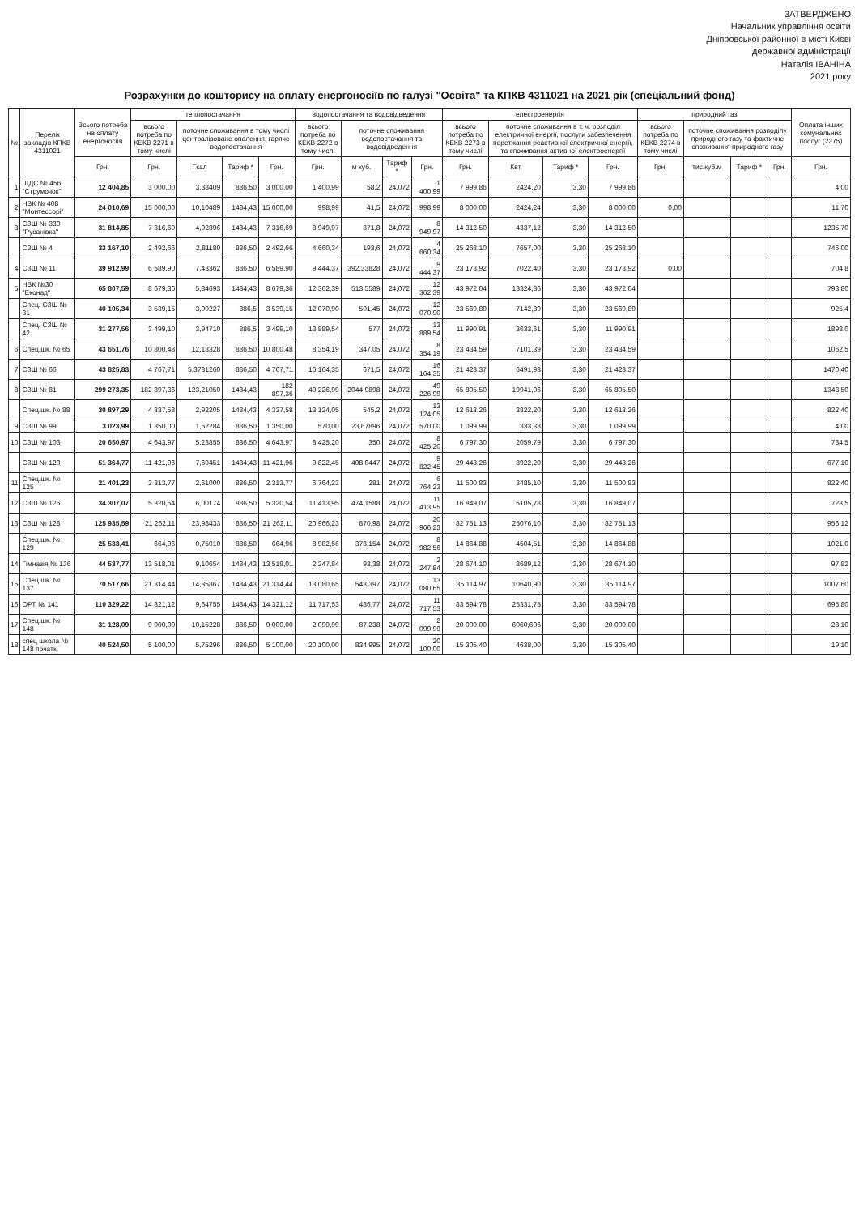ЗАТВЕРДЖЕНО
Начальник управління освіти
Дніпровської районної в місті Києві
державної адміністрації
Наталія ІВАНІНА
2021 року
Розрахунки до кошторису на оплату енергоносіїв по галузі "Освіта" та КПКВ 4311021 на 2021 рік (спеціальний фонд)
| № | Перелік закладів КПКВ 4311021 | Всього потреба на оплату енергоносіїв | теплопостачання | | | | водопостачання та водовідведення | | | | електроенергія | | | | природний газ | | | | Оплата інших комунальних послуг (2275) |
| --- | --- | --- | --- | --- | --- | --- | --- | --- | --- | --- | --- | --- | --- | --- | --- | --- | --- | --- | --- |
| | | | всього потреба по КЕКВ 2271 в тому числі | поточне споживання в тому числі централізоване опалення, гаряче водопостачання | | | всього потреба по КЕКВ 2272 в тому числі | поточне споживання водопостачання та водовідведення | | | всього потреба по КЕКВ 2273 в тому числі | поточне споживання в т. ч. розподіл електричної енергії, послуги забезпечення перетікання реактивної електричної енергії, та споживання активної електроенергії | | | всього потреба по КЕКВ 2274 в тому числі | поточне споживання розподілу природного газу та фактичне споживання природного газу | | | |
| | | Грн. | Грн. | Гкал | Тариф * | Грн. | Грн. | м куб. | Тариф * | Грн. | Грн. | Квт | Тариф * | Грн. | Грн. | тис.куб.м | Тариф * | Грн. | Грн. |
| 1 | ЩДС № 456 "Струмочок" | 12 404,85 | 3 000,00 | 3,38409 | 886,50 | 3 000,00 | 1 400,99 | 58,2 | 24,072 | 1 400,99 | 7 999,86 | 2424,20 | 3,30 | 7 999,86 | | | | | 4,00 |
| 2 | НВК № 408 "Монтессорі" | 24 010,69 | 15 000,00 | 10,10489 | 1484,43 | 15 000,00 | 998,99 | 41,5 | 24,072 | 998,99 | 8 000,00 | 2424,24 | 3,30 | 8 000,00 | 0,00 | | | | 11,70 |
| 3 | СЗШ № 330 "Русанівка" | 31 814,85 | 7 316,69 | 4,92896 | 1484,43 | 7 316,69 | 8 949,97 | 371,8 | 24,072 | 8 949,97 | 14 312,50 | 4337,12 | 3,30 | 14 312,50 | | | | | 1235,70 |
| | СЗШ № 4 | 33 167,10 | 2 492,66 | 2,81180 | 886,50 | 2 492,66 | 4 660,34 | 193,6 | 24,072 | 4 660,34 | 25 268,10 | 7657,00 | 3,30 | 25 268,10 | | | | | 746,00 |
| 4 | СЗШ № 11 | 39 912,99 | 6 589,90 | 7,43362 | 886,50 | 6 589,90 | 9 444,37 | 392,33828 | 24,072 | 9 444,37 | 23 173,92 | 7022,40 | 3,30 | 23 173,92 | 0,00 | | | | 704,8 |
| 5 | НВК №30 "Еконад" | 65 807,59 | 8 679,36 | 5,84693 | 1484,43 | 8 679,36 | 12 362,39 | 513,5589 | 24,072 | 12 362,39 | 43 972,04 | 13324,86 | 3,30 | 43 972,04 | | | | | 793,80 |
| | Спец. СЗШ № 31 | 40 105,34 | 3 539,15 | 3,99227 | 886,5 | 3 539,15 | 12 070,90 | 501,45 | 24,072 | 12 070,90 | 23 569,89 | 7142,39 | 3,30 | 23 569,89 | | | | | 925,4 |
| | Спец. СЗШ № 42 | 31 277,56 | 3 499,10 | 3,94710 | 886,5 | 3 499,10 | 13 889,54 | 577 | 24,072 | 13 889,54 | 11 990,91 | 3633,61 | 3,30 | 11 990,91 | | | | | 1898,0 |
| 6 | Спец.шк. № 65 | 43 651,76 | 10 800,48 | 12,18328 | 886,50 | 10 800,48 | 8 354,19 | 347,05 | 24,072 | 8 354,19 | 23 434,59 | 7101,39 | 3,30 | 23 434,59 | | | | | 1062,5 |
| 7 | СЗШ № 66 | 43 825,83 | 4 767,71 | 5,3781260 | 886,50 | 4 767,71 | 16 164,35 | 671,5 | 24,072 | 16 164,35 | 21 423,37 | 6491,93 | 3,30 | 21 423,37 | | | | | 1470,40 |
| 8 | СЗШ № 81 | 299 273,35 | 182 897,36 | 123,21050 | 1484,43 | 182 897,36 | 49 226,99 | 2044,9898 | 24,072 | 49 226,99 | 65 805,50 | 19941,06 | 3,30 | 65 805,50 | | | | | 1343,50 |
| | Спец.шк. № 88 | 30 897,29 | 4 337,58 | 2,92205 | 1484,43 | 4 337,58 | 13 124,05 | 545,2 | 24,072 | 13 124,05 | 12 613,26 | 3822,20 | 3,30 | 12 613,26 | | | | | 822,40 |
| 9 | СЗШ № 99 | 3 023,99 | 1 350,00 | 1,52284 | 886,50 | 1 350,00 | 570,00 | 23,67896 | 24,072 | 570,00 | 1 099,99 | 333,33 | 3,30 | 1 099,99 | | | | | 4,00 |
| 10 | СЗШ № 103 | 20 650,97 | 4 643,97 | 5,23855 | 886,50 | 4 643,97 | 8 425,20 | 350 | 24,072 | 8 425,20 | 6 797,30 | 2059,79 | 3,30 | 6 797,30 | | | | | 784,5 |
| | СЗШ № 120 | 51 364,77 | 11 421,96 | 7,69451 | 1484,43 | 11 421,96 | 9 822,45 | 408,0447 | 24,072 | 9 822,45 | 29 443,26 | 8922,20 | 3,30 | 29 443,26 | | | | | 677,10 |
| 11 | Спец.шк. № 125 | 21 401,23 | 2 313,77 | 2,61000 | 886,50 | 2 313,77 | 6 764,23 | 281 | 24,072 | 6 764,23 | 11 500,83 | 3485,10 | 3,30 | 11 500,83 | | | | | 822,40 |
| 12 | СЗШ № 126 | 34 307,07 | 5 320,54 | 6,00174 | 886,50 | 5 320,54 | 11 413,95 | 474,1588 | 24,072 | 11 413,95 | 16 849,07 | 5105,78 | 3,30 | 16 849,07 | | | | | 723,5 |
| 13 | СЗШ № 128 | 125 935,59 | 21 262,11 | 23,98433 | 886,50 | 21 262,11 | 20 966,23 | 870,98 | 24,072 | 20 966,23 | 82 751,13 | 25076,10 | 3,30 | 82 751,13 | | | | | 956,12 |
| | Спец.шк. № 129 | 25 533,41 | 664,96 | 0,75010 | 886,50 | 664,96 | 8 982,56 | 373,154 | 24,072 | 8 982,56 | 14 864,88 | 4504,51 | 3,30 | 14 864,88 | | | | | 1021,0 |
| 14 | Гімназія № 136 | 44 537,77 | 13 518,01 | 9,10654 | 1484,43 | 13 518,01 | 2 247,84 | 93,38 | 24,072 | 2 247,84 | 28 674,10 | 8689,12 | 3,30 | 28 674,10 | | | | | 97,82 |
| 15 | Спец.шк. № 137 | 70 517,66 | 21 314,44 | 14,35867 | 1484,43 | 21 314,44 | 13 080,65 | 543,397 | 24,072 | 13 080,65 | 35 114,97 | 10640,90 | 3,30 | 35 114,97 | | | | | 1007,60 |
| 16 | ОРТ № 141 | 110 329,22 | 14 321,12 | 9,64755 | 1484,43 | 14 321,12 | 11 717,53 | 486,77 | 24,072 | 11 717,53 | 83 594,78 | 25331,75 | 3,30 | 83 594,78 | | | | | 695,80 |
| 17 | Спец.шк. № 148 | 31 128,09 | 9 000,00 | 10,15228 | 886,50 | 9 000,00 | 2 099,99 | 87,238 | 24,072 | 2 099,99 | 20 000,00 | 6060,606 | 3,30 | 20 000,00 | | | | | 28,10 |
| 18 | спец школа № 148 початк. | 40 524,50 | 5 100,00 | 5,75296 | 886,50 | 5 100,00 | 20 100,00 | 834,995 | 24,072 | 20 100,00 | 15 305,40 | 4638,00 | 3,30 | 15 305,40 | | | | | 19,10 |